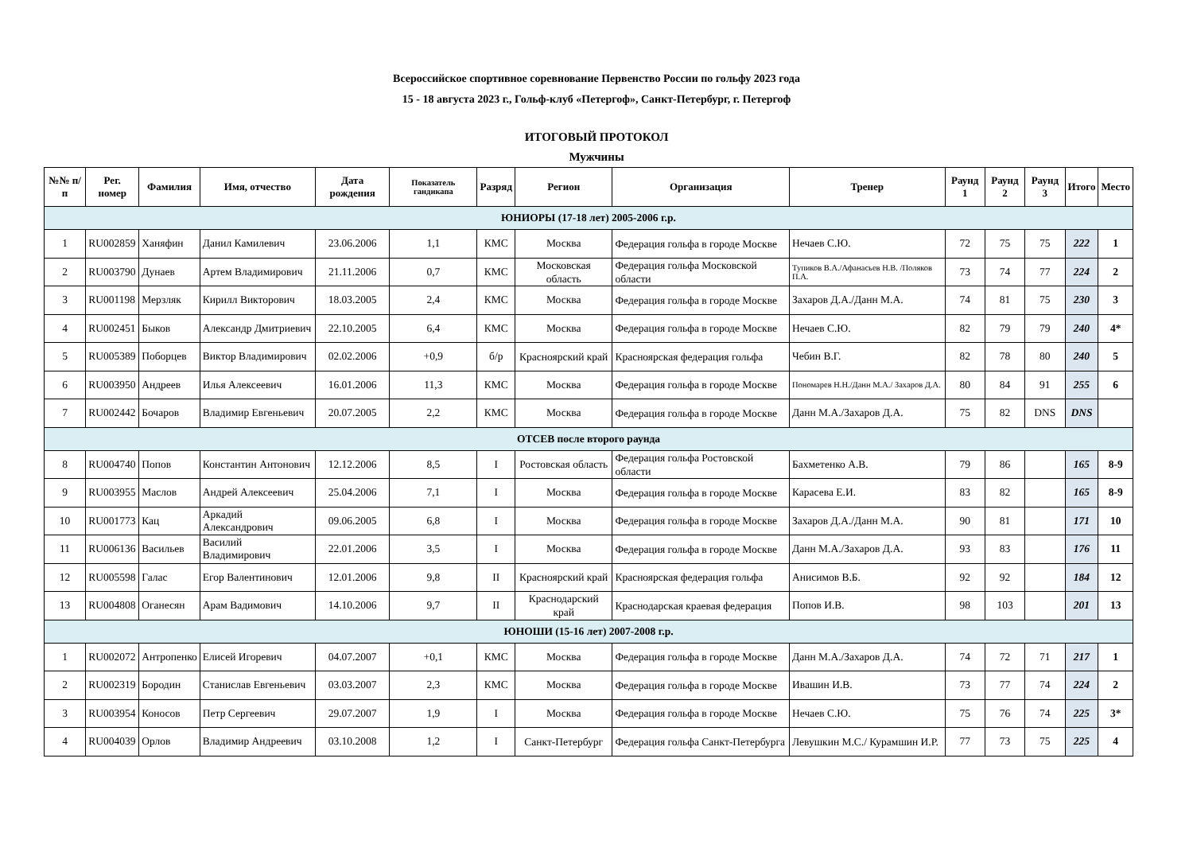Всероссийское спортивное соревнование Первенство России по гольфу 2023 года
15 - 18 августа 2023 г., Гольф-клуб «Петергоф», Санкт-Петербург, г. Петергоф
ИТОГОВЫЙ ПРОТОКОЛ
Мужчины
| №№ п/п | Рег. номер | Фамилия | Имя, отчество | Дата рождения | Показатель гандикапа | Разряд | Регион | Организация | Тренер | Раунд 1 | Раунд 2 | Раунд 3 | Итого | Место |
| --- | --- | --- | --- | --- | --- | --- | --- | --- | --- | --- | --- | --- | --- | --- |
| ЮНИОРЫ (17-18 лет) 2005-2006 г.р. | | | | | | | | | | | | | | |
| 1 | RU002859 | Ханяфин | Данил Камилевич | 23.06.2006 | 1,1 | КМС | Москва | Федерация гольфа в городе Москве | Нечаев С.Ю. | 72 | 75 | 75 | 222 | 1 |
| 2 | RU003790 | Дунаев | Артем Владимирович | 21.11.2006 | 0,7 | КМС | Московская область | Федерация гольфа Московской области | Тупиков В.А./Афанасьев Н.В. /Поляков П.А. | 73 | 74 | 77 | 224 | 2 |
| 3 | RU001198 | Мерзляк | Кирилл Викторович | 18.03.2005 | 2,4 | КМС | Москва | Федерация гольфа в городе Москве | Захаров Д.А./Данн М.А. | 74 | 81 | 75 | 230 | 3 |
| 4 | RU002451 | Быков | Александр Дмитриевич | 22.10.2005 | 6,4 | КМС | Москва | Федерация гольфа в городе Москве | Нечаев С.Ю. | 82 | 79 | 79 | 240 | 4* |
| 5 | RU005389 | Поборцев | Виктор Владимирович | 02.02.2006 | +0,9 | б/р | Красноярский край | Красноярская федерация гольфа | Чебин В.Г. | 82 | 78 | 80 | 240 | 5 |
| 6 | RU003950 | Андреев | Илья Алексеевич | 16.01.2006 | 11,3 | КМС | Москва | Федерация гольфа в городе Москве | Пономарев Н.Н./Данн М.А./ Захаров Д.А. | 80 | 84 | 91 | 255 | 6 |
| 7 | RU002442 | Бочаров | Владимир Евгеньевич | 20.07.2005 | 2,2 | КМС | Москва | Федерация гольфа в городе Москве | Данн М.А./Захаров Д.А. | 75 | 82 | DNS | DNS | |
| ОТСЕВ после второго раунда | | | | | | | | | | | | | | |
| 8 | RU004740 | Попов | Константин Антонович | 12.12.2006 | 8,5 | I | Ростовская область | Федерация гольфа Ростовской области | Бахметенко А.В. | 79 | 86 | | 165 | 8-9 |
| 9 | RU003955 | Маслов | Андрей Алексеевич | 25.04.2006 | 7,1 | I | Москва | Федерация гольфа в городе Москве | Карасева Е.И. | 83 | 82 | | 165 | 8-9 |
| 10 | RU001773 | Кац | Аркадий Александрович | 09.06.2005 | 6,8 | I | Москва | Федерация гольфа в городе Москве | Захаров Д.А./Данн М.А. | 90 | 81 | | 171 | 10 |
| 11 | RU006136 | Васильев | Василий Владимирович | 22.01.2006 | 3,5 | I | Москва | Федерация гольфа в городе Москве | Данн М.А./Захаров Д.А. | 93 | 83 | | 176 | 11 |
| 12 | RU005598 | Галас | Егор Валентинович | 12.01.2006 | 9,8 | II | Красноярский край | Красноярская федерация гольфа | Анисимов В.Б. | 92 | 92 | | 184 | 12 |
| 13 | RU004808 | Оганесян | Арам Вадимович | 14.10.2006 | 9,7 | II | Краснодарский край | Краснодарская краевая федерация | Попов И.В. | 98 | 103 | | 201 | 13 |
| ЮНОШИ (15-16 лет) 2007-2008 г.р. | | | | | | | | | | | | | | |
| 1 | RU002072 | Антропенко | Елисей Игоревич | 04.07.2007 | +0,1 | КМС | Москва | Федерация гольфа в городе Москве | Данн М.А./Захаров Д.А. | 74 | 72 | 71 | 217 | 1 |
| 2 | RU002319 | Бородин | Станислав Евгеньевич | 03.03.2007 | 2,3 | КМС | Москва | Федерация гольфа в городе Москве | Ивашин И.В. | 73 | 77 | 74 | 224 | 2 |
| 3 | RU003954 | Коносов | Петр Сергеевич | 29.07.2007 | 1,9 | I | Москва | Федерация гольфа в городе Москве | Нечаев С.Ю. | 75 | 76 | 74 | 225 | 3* |
| 4 | RU004039 | Орлов | Владимир Андреевич | 03.10.2008 | 1,2 | I | Санкт-Петербург | Федерация гольфа Санкт-Петербурга | Левушкин М.С./ Курамшин И.Р. | 77 | 73 | 75 | 225 | 4 |